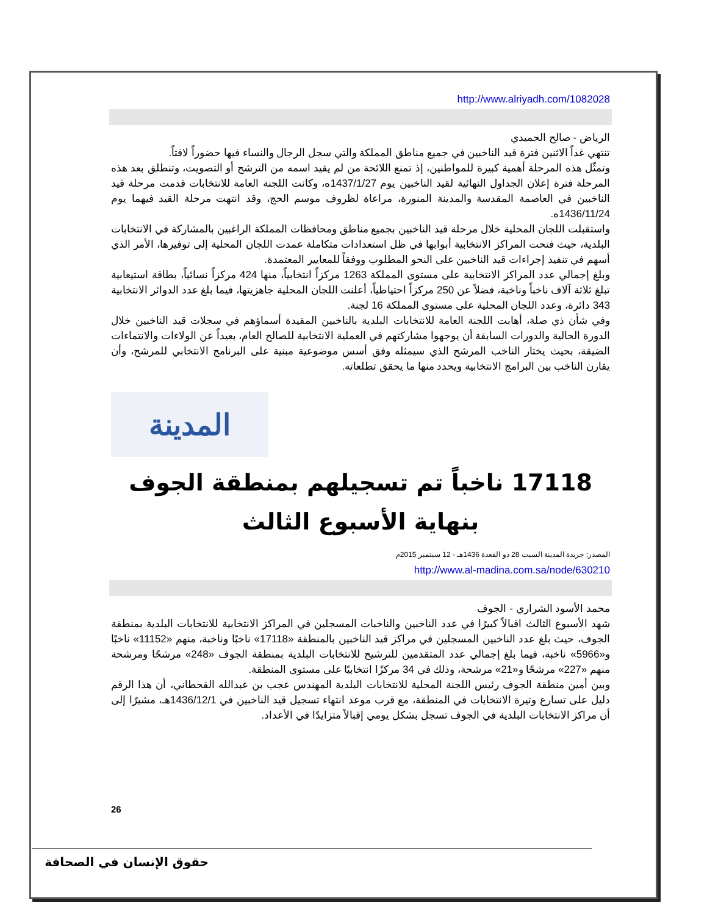http://www.alriyadh.com/1082028
الرياض - صالح الحميدي
تنتهي غداً الاثنين فترة قيد الناخبين في جميع مناطق المملكة والتي سجل الرجال والنساء فيها حضوراً لافتاً.
وتمثّل هذه المرحلة أهمية كبيرة للمواطنين، إذ تمنع اللائحة من لم يقيد اسمه من الترشح أو التصويت، وتنطلق بعد هذه المرحلة فترة إعلان الجداول النهائية لقيد الناخبين يوم 1437/1/27ه، وكانت اللجنة العامة للانتخابات قدمت مرحلة قيد الناخبين في العاصمة المقدسة والمدينة المنورة، مراعاة لظروف موسم الحج، وقد انتهت مرحلة القيد فيهما يوم 1436/11/24ه.
واستقبلت اللجان المحلية خلال مرحلة قيد الناخبين بجميع مناطق ومحافظات المملكة الراغبين بالمشاركة في الانتخابات البلدية، حيث فتحت المراكز الانتخابية أبوابها في ظل استعدادات متكاملة عمدت اللجان المحلية إلى توفيرها، الأمر الذي أسهم في تنفيذ إجراءات قيد الناخبين على النحو المطلوب ووفقاً للمعايير المعتمدة.
وبلغ إجمالي عدد المراكز الانتخابية على مستوى المملكة 1263 مركزاً انتخابياً، منها 424 مركزاً نسائياً، بطاقة استيعابية تبلغ ثلاثة آلاف ناخباً وناخبة، فضلاً عن 250 مركزاً احتياطياً، أعلنت اللجان المحلية جاهزيتها، فيما بلغ عدد الدوائر الانتخابية 343 دائرة، وعدد اللجان المحلية على مستوى المملكة 16 لجنة.
وفي شأن ذي صلة، أهابت اللجنة العامة للانتخابات البلدية بالناخبين المقيدة أسماؤهم في سجلات قيد الناخبين خلال الدورة الحالية والدورات السابقة أن يوجهوا مشاركتهم في العملية الانتخابية للصالح العام، بعيداً عن الولاءات والانتماءات الضيقة، بحيث يختار الناخب المرشح الذي سيمثله وفق أسس موضوعية مبنية على البرنامج الانتخابي للمرشح، وأن يقارن الناخب بين البرامج الانتخابية ويحدد منها ما يحقق تطلعاته.
المدينة
17118 ناخباً تم تسجيلهم بمنطقة الجوف بنهاية الأسبوع الثالث
المصدر: جريدة المدينة السبت 28 ذو القعدة 1436هـ - 12 سبتمبر 2015م
http://www.al-madina.com.sa/node/630210
محمد الأسود الشراري - الجوف
شهد الأسبوع الثالث اقبالاً كبيرًا في عدد الناخبين والناخبات المسجلين في المراكز الانتخابية للانتخابات البلدية بمنطقة الجوف، حيث بلغ عدد الناخبين المسجلين في مراكز قيد الناخبين بالمنطقة «17118» ناخبًا وناخبة، منهم «11152» ناخبًا و«5966» ناخبة، فيما بلغ إجمالي عدد المتقدمين للترشيح للانتخابات البلدية بمنطقة الجوف «248» مرشحًا ومرشحة منهم «227» مرشحًا و«21» مرشحة، وذلك في 34 مركزًا انتخابيًا على مستوى المنطقة.
وبين أمين منطقة الجوف رئيس اللجنة المحلية للانتخابات البلدية المهندس عجب بن عبدالله القحطاني، أن هذا الرقم دليل على تسارع وتيرة الانتخابات في المنطقة، مع قرب موعد انتهاء تسجيل قيد الناخبين في 1436/12/1هـ، مشيرًا إلى أن مراكز الانتخابات البلدية في الجوف تسجل بشكل يومي إقبالاً متزايدًا في الأعداد.
26
حقوق الإنسان في الصحافة